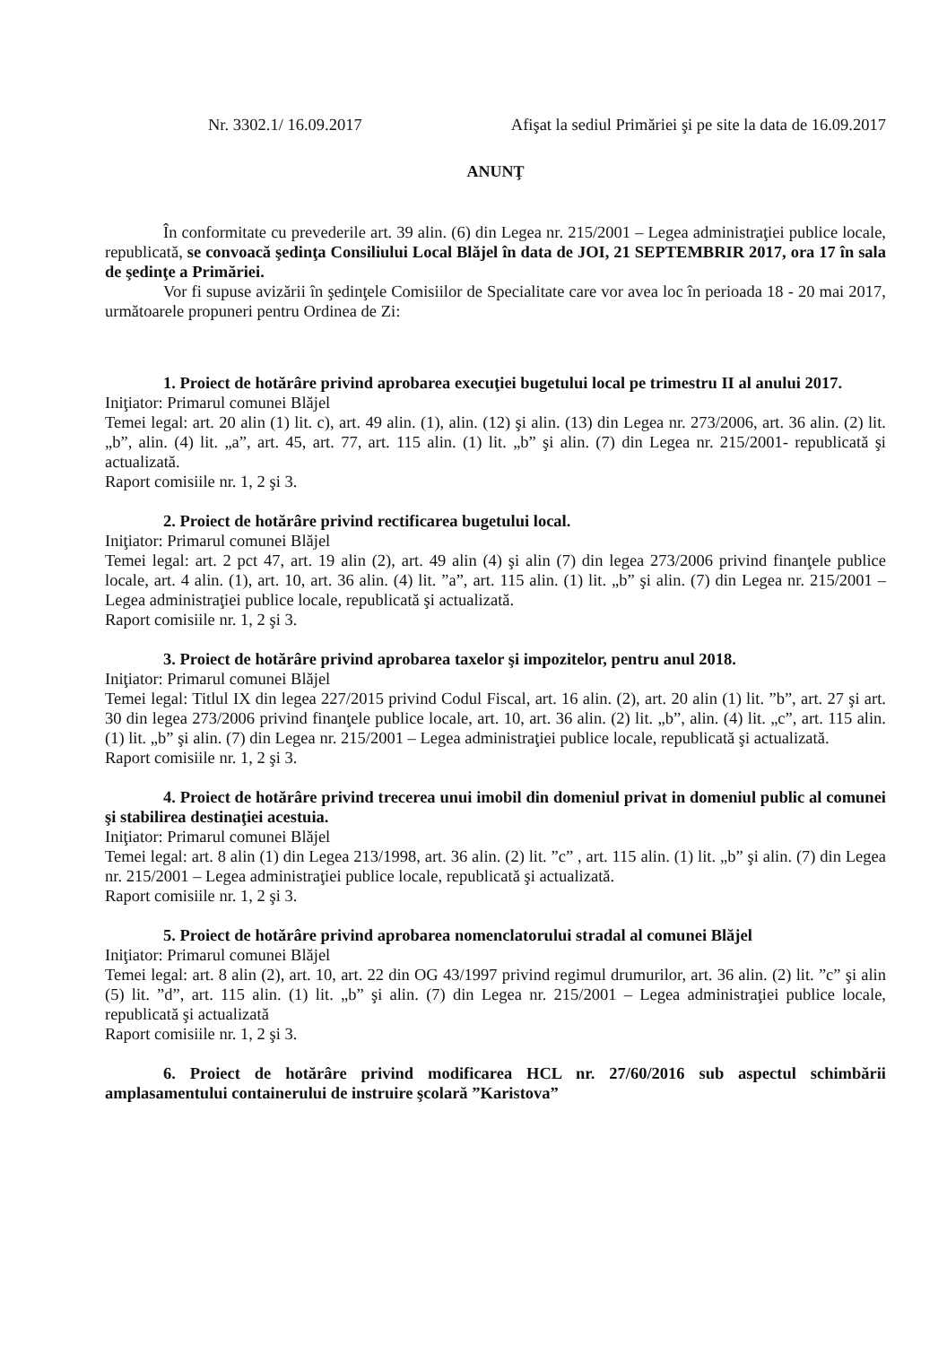Nr. 3302.1/ 16.09.2017 Afişat la sediul Primăriei şi pe site la data de 16.09.2017
ANUNŢ
În conformitate cu prevederile art. 39 alin. (6) din Legea nr. 215/2001 – Legea administraţiei publice locale, republicată, se convoacă şedinţa Consiliului Local Blăjel în data de JOI, 21 SEPTEMBRIR 2017, ora 17 în sala de şedinţe a Primăriei.
Vor fi supuse avizării în şedinţele Comisiilor de Specialitate care vor avea loc în perioada 18 - 20 mai 2017, următoarele propuneri pentru Ordinea de Zi:
1. Proiect de hotărâre privind aprobarea execuţiei bugetului local pe trimestru II al anului 2017.
Iniţiator: Primarul comunei Blăjel
Temei legal: art. 20 alin (1) lit. c), art. 49 alin. (1), alin. (12) şi alin. (13) din Legea nr. 273/2006, art. 36 alin. (2) lit. „b”, alin. (4) lit. „a”, art. 45, art. 77, art. 115 alin. (1) lit. „b” şi alin. (7) din Legea nr. 215/2001- republicată şi actualizată.
Raport comisiile nr. 1, 2 şi 3.
2. Proiect de hotărâre privind rectificarea bugetului local.
Iniţiator: Primarul comunei Blăjel
Temei legal: art. 2 pct 47, art. 19 alin (2), art. 49 alin (4) şi alin (7) din legea 273/2006 privind finanţele publice locale, art. 4 alin. (1), art. 10, art. 36 alin. (4) lit. ”a”, art. 115 alin. (1) lit. „b” şi alin. (7) din Legea nr. 215/2001 – Legea administraţiei publice locale, republicată şi actualizată.
Raport comisiile nr. 1, 2 şi 3.
3. Proiect de hotărâre privind aprobarea taxelor şi impozitelor, pentru anul 2018.
Iniţiator: Primarul comunei Blăjel
Temei legal: Titlul IX din legea 227/2015 privind Codul Fiscal, art. 16 alin. (2), art. 20 alin (1) lit. ”b”, art. 27 şi art. 30 din legea 273/2006 privind finanţele publice locale, art. 10, art. 36 alin. (2) lit. „b”, alin. (4) lit. „c”, art. 115 alin. (1) lit. „b” şi alin. (7) din Legea nr. 215/2001 – Legea administraţiei publice locale, republicată şi actualizată.
Raport comisiile nr. 1, 2 şi 3.
4. Proiect de hotărâre privind trecerea unui imobil din domeniul privat in domeniul public al comunei şi stabilirea destinaţiei acestuia.
Iniţiator: Primarul comunei Blăjel
Temei legal: art. 8 alin (1) din Legea 213/1998, art. 36 alin. (2) lit. ”c” , art. 115 alin. (1) lit. „b” şi alin. (7) din Legea nr. 215/2001 – Legea administraţiei publice locale, republicată şi actualizată.
Raport comisiile nr. 1, 2 şi 3.
5. Proiect de hotărâre privind aprobarea nomenclatorului stradal al comunei Blăjel
Iniţiator: Primarul comunei Blăjel
Temei legal: art. 8 alin (2), art. 10, art. 22 din OG 43/1997 privind regimul drumurilor, art. 36 alin. (2) lit. ”c” şi alin (5) lit. ”d”, art. 115 alin. (1) lit. „b” şi alin. (7) din Legea nr. 215/2001 – Legea administraţiei publice locale, republicată şi actualizată
Raport comisiile nr. 1, 2 şi 3.
6. Proiect de hotărâre privind modificarea HCL nr. 27/60/2016 sub aspectul schimbării amplasamentului containerului de instruire şcolară ”Karistova”